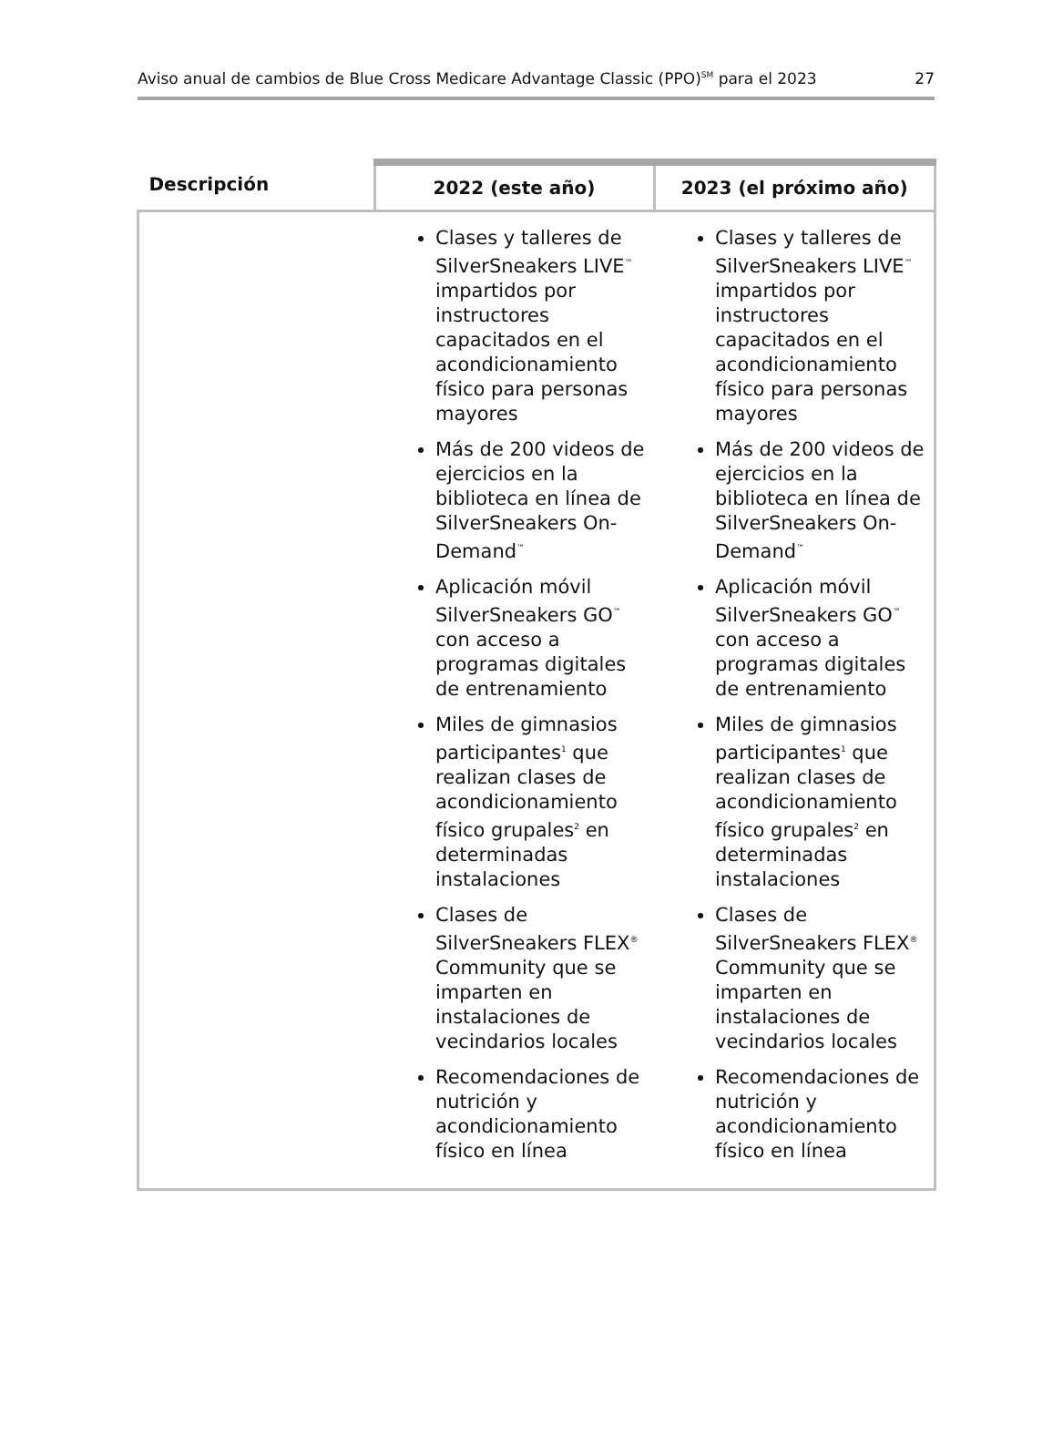Aviso anual de cambios de Blue Cross Medicare Advantage Classic (PPO)<sup>SM</sup> para el 2023 27
| Descripción | 2022 (este año) | 2023 (el próximo año) |
| --- | --- | --- |
| | Clases y talleres de SilverSneakers LIVE<sup>™</sup> impartidos por instructores capacitados en el acondicionamiento físico para personas mayores Más de 200 videos de ejercicios en la biblioteca en línea de SilverSneakers On-Demand<sup>™</sup> Aplicación móvil SilverSneakers GO<sup>™</sup> con acceso a programas digitales de entrenamiento Miles de gimnasios participantes<sup>1</sup> que realizan clases de acondicionamiento físico grupales<sup>2</sup> en determinadas instalaciones Clases de SilverSneakers FLEX<sup>®</sup> Community que se imparten en instalaciones de vecindarios locales Recomendaciones de nutrición y acondicionamiento físico en línea | Clases y talleres de SilverSneakers LIVE<sup>™</sup> impartidos por instructores capacitados en el acondicionamiento físico para personas mayores Más de 200 videos de ejercicios en la biblioteca en línea de SilverSneakers On-Demand<sup>™</sup> Aplicación móvil SilverSneakers GO<sup>™</sup> con acceso a programas digitales de entrenamiento Miles de gimnasios participantes<sup>1</sup> que realizan clases de acondicionamiento físico grupales<sup>2</sup> en determinadas instalaciones Clases de SilverSneakers FLEX<sup>®</sup> Community que se imparten en instalaciones de vecindarios locales Recomendaciones de nutrición y acondicionamiento físico en línea |